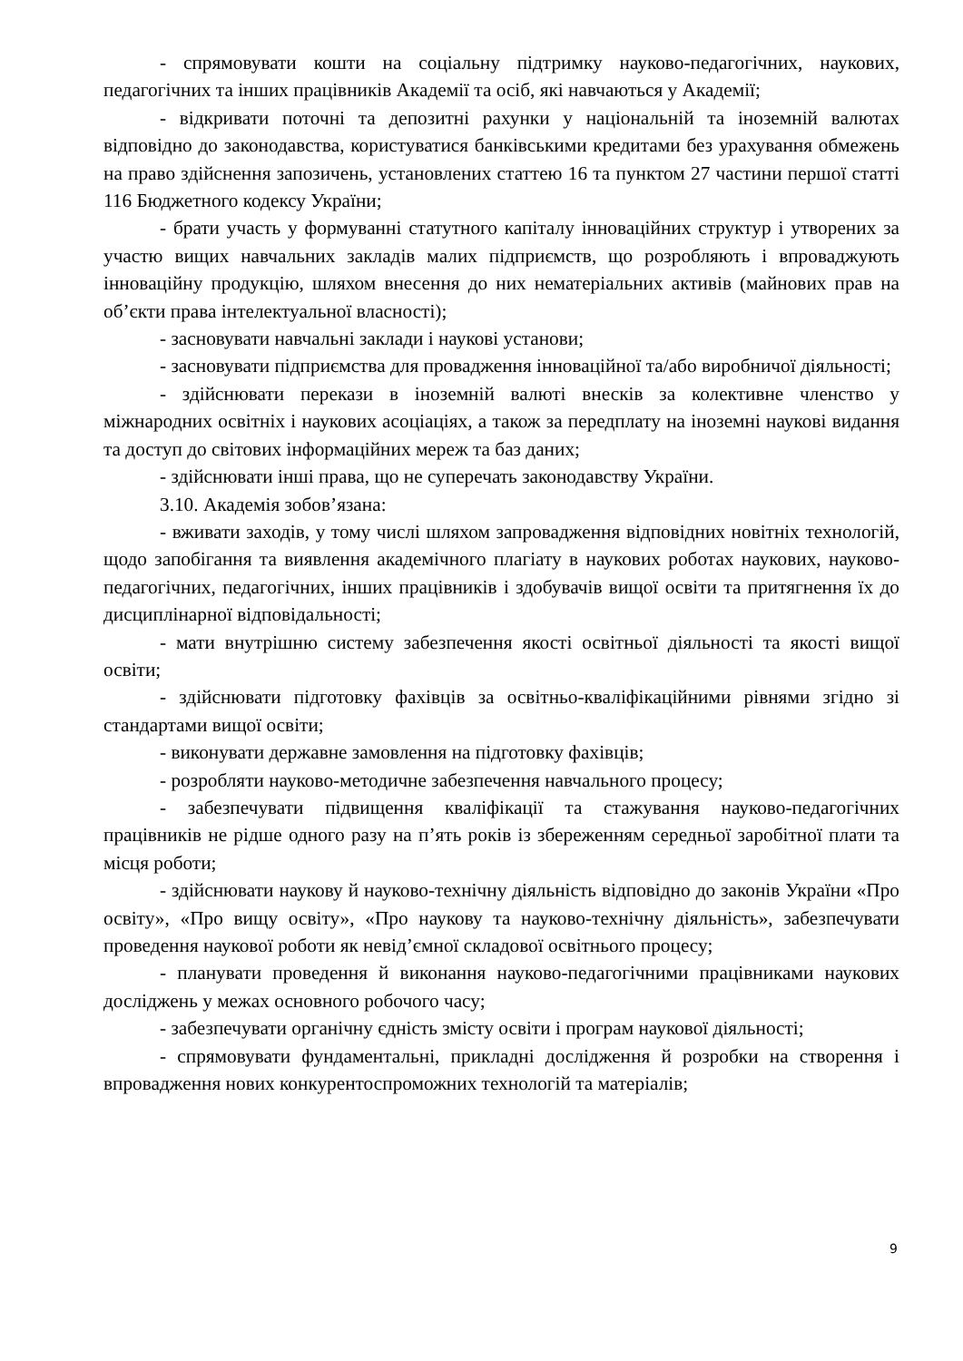- спрямовувати кошти на соціальну підтримку науково-педагогічних, наукових, педагогічних та інших працівників Академії та осіб, які навчаються у Академії;
- відкривати поточні та депозитні рахунки у національній та іноземній валютах відповідно до законодавства, користуватися банківськими кредитами без урахування обмежень на право здійснення запозичень, установлених статтею 16 та пунктом 27 частини першої статті 116 Бюджетного кодексу України;
- брати участь у формуванні статутного капіталу інноваційних структур і утворених за участю вищих навчальних закладів малих підприємств, що розробляють і впроваджують інноваційну продукцію, шляхом внесення до них нематеріальних активів (майнових прав на об’єкти права інтелектуальної власності);
- засновувати навчальні заклади і наукові установи;
- засновувати підприємства для провадження інноваційної та/або виробничої діяльності;
- здійснювати перекази в іноземній валюті внесків за колективне членство у міжнародних освітніх і наукових асоціаціях, а також за передплату на іноземні наукові видання та доступ до світових інформаційних мереж та баз даних;
- здійснювати інші права, що не суперечать законодавству України.
3.10. Академія зобов’язана:
- вживати заходів, у тому числі шляхом запровадження відповідних новітніх технологій, щодо запобігання та виявлення академічного плагіату в наукових роботах наукових, науково-педагогічних, педагогічних, інших працівників і здобувачів вищої освіти та притягнення їх до дисциплінарної відповідальності;
- мати внутрішню систему забезпечення якості освітньої діяльності та якості вищої освіти;
- здійснювати підготовку фахівців за освітньо-кваліфікаційними рівнями згідно зі стандартами вищої освіти;
- виконувати державне замовлення на підготовку фахівців;
- розробляти науково-методичне забезпечення навчального процесу;
- забезпечувати підвищення кваліфікації та стажування науково-педагогічних працівників не рідше одного разу на п’ять років із збереженням середньої заробітної плати та місця роботи;
- здійснювати наукову й науково-технічну діяльність відповідно до законів України «Про освіту», «Про вищу освіту», «Про наукову та науково-технічну діяльність», забезпечувати проведення наукової роботи як невід’ємної складової освітнього процесу;
- планувати проведення й виконання науково-педагогічними працівниками наукових досліджень у межах основного робочого часу;
- забезпечувати органічну єдність змісту освіти і програм наукової діяльності;
- спрямовувати фундаментальні, прикладні дослідження й розробки на створення і впровадження нових конкурентоспроможних технологій та матеріалів;
9